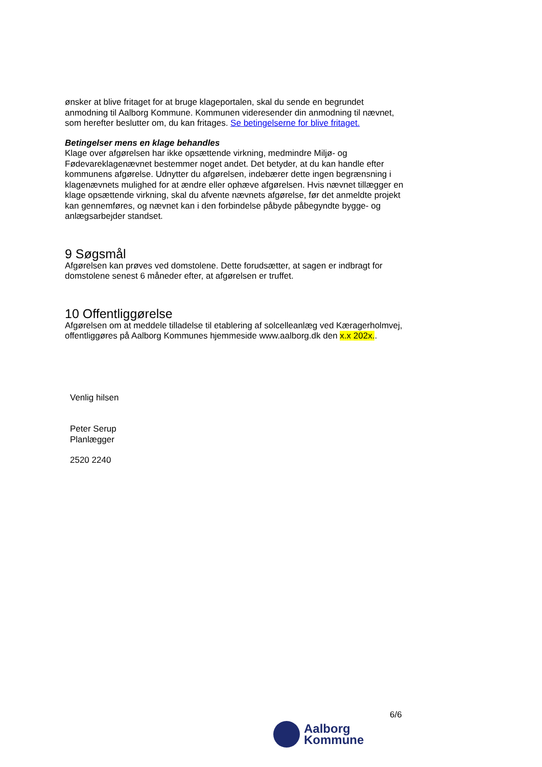ønsker at blive fritaget for at bruge klageportalen, skal du sende en begrundet anmodning til Aalborg Kommune. Kommunen videresender din anmodning til nævnet, som herefter beslutter om, du kan fritages. Se betingelserne for blive fritaget.
Betingelser mens en klage behandles
Klage over afgørelsen har ikke opsættende virkning, medmindre Miljø- og Fødevareklagenævnet bestemmer noget andet. Det betyder, at du kan handle efter kommunens afgørelse. Udnytter du afgørelsen, indebærer dette ingen begrænsning i klagenævnets mulighed for at ændre eller ophæve afgørelsen. Hvis nævnet tillægger en klage opsættende virkning, skal du afvente nævnets afgørelse, før det anmeldte projekt kan gennemføres, og nævnet kan i den forbindelse påbyde påbegyndte bygge- og anlægsarbejder standset.
9 Søgsmål
Afgørelsen kan prøves ved domstolene. Dette forudsætter, at sagen er indbragt for domstolene senest 6 måneder efter, at afgørelsen er truffet.
10 Offentliggørelse
Afgørelsen om at meddele tilladelse til etablering af solcelleanlæg ved Kæragerholmvej, offentliggøres på Aalborg Kommunes hjemmeside www.aalborg.dk den x.x 202x..
Venlig hilsen
Peter Serup
Planlægger
2520 2240
6/6
Aalborg
Kommune